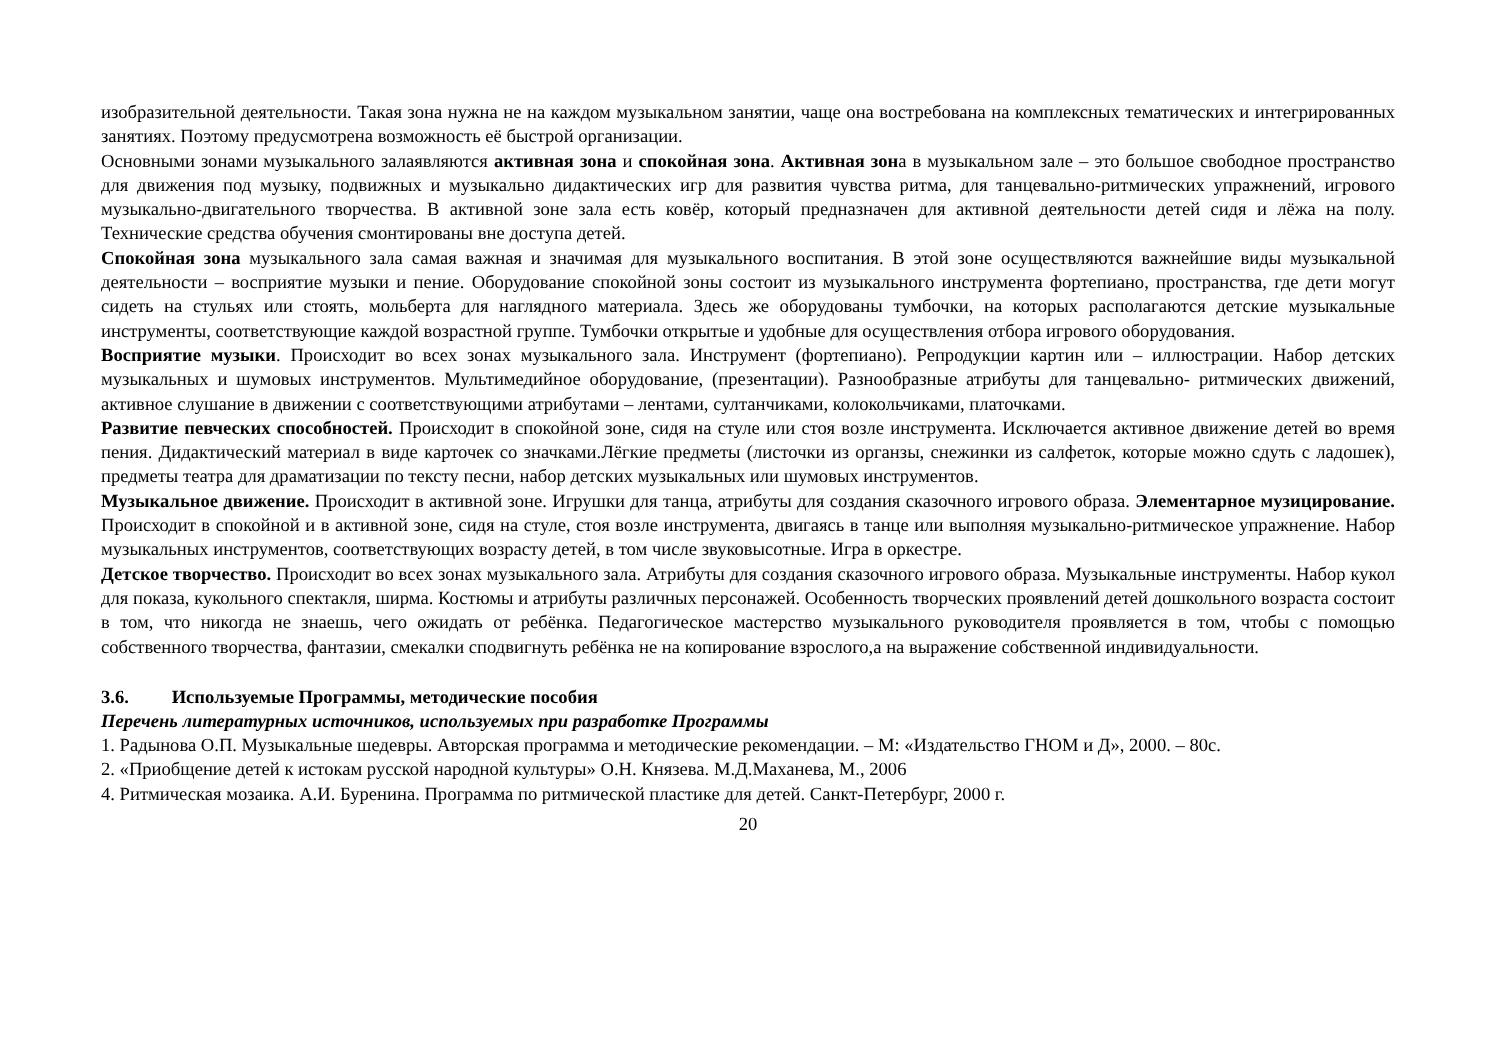изобразительной деятельности. Такая зона нужна не на каждом музыкальном занятии, чаще она востребована на комплексных тематических и интегрированных занятиях. Поэтому предусмотрена возможность её быстрой организации.
Основными зонами музыкального залаявляются активная зона и спокойная зона. Активная зона в музыкальном зале – это большое свободное пространство для движения под музыку, подвижных и музыкально дидактических игр для развития чувства ритма, для танцевально-ритмических упражнений, игрового музыкально-двигательного творчества. В активной зоне зала есть ковёр, который предназначен для активной деятельности детей сидя и лёжа на полу. Технические средства обучения смонтированы вне доступа детей.
Спокойная зона музыкального зала самая важная и значимая для музыкального воспитания. В этой зоне осуществляются важнейшие виды музыкальной деятельности – восприятие музыки и пение. Оборудование спокойной зоны состоит из музыкального инструмента фортепиано, пространства, где дети могут сидеть на стульях или стоять, мольберта для наглядного материала. Здесь же оборудованы тумбочки, на которых располагаются детские музыкальные инструменты, соответствующие каждой возрастной группе. Тумбочки открытые и удобные для осуществления отбора игрового оборудования.
Восприятие музыки. Происходит во всех зонах музыкального зала. Инструмент (фортепиано). Репродукции картин или – иллюстрации. Набор детских музыкальных и шумовых инструментов. Мультимедийное оборудование, (презентации). Разнообразные атрибуты для танцевально- ритмических движений, активное слушание в движении с соответствующими атрибутами – лентами, султанчиками, колокольчиками, платочками.
Развитие певческих способностей. Происходит в спокойной зоне, сидя на стуле или стоя возле инструмента. Исключается активное движение детей во время пения. Дидактический материал в виде карточек со значками.Лёгкие предметы (листочки из органзы, снежинки из салфеток, которые можно сдуть с ладошек), предметы театра для драматизации по тексту песни, набор детских музыкальных или шумовых инструментов.
Музыкальное движение. Происходит в активной зоне. Игрушки для танца, атрибуты для создания сказочного игрового образа. Элементарное музицирование. Происходит в спокойной и в активной зоне, сидя на стуле, стоя возле инструмента, двигаясь в танце или выполняя музыкально-ритмическое упражнение. Набор музыкальных инструментов, соответствующих возрасту детей, в том числе звуковысотные. Игра в оркестре.
Детское творчество. Происходит во всех зонах музыкального зала. Атрибуты для создания сказочного игрового образа. Музыкальные инструменты. Набор кукол для показа, кукольного спектакля, ширма. Костюмы и атрибуты различных персонажей. Особенность творческих проявлений детей дошкольного возраста состоит в том, что никогда не знаешь, чего ожидать от ребёнка. Педагогическое мастерство музыкального руководителя проявляется в том, чтобы с помощью собственного творчества, фантазии, смекалки сподвигнуть ребёнка не на копирование взрослого,а на выражение собственной индивидуальности.
3.6. Используемые Программы, методические пособия
Перечень литературных источников, используемых при разработке Программы
1. Радынова О.П. Музыкальные шедевры. Авторская программа и методические рекомендации. – М: «Издательство ГНОМ и Д», 2000. – 80с.
2. «Приобщение детей к истокам русской народной культуры» О.Н. Князева. М.Д.Маханева, М., 2006
4. Ритмическая мозаика. А.И. Буренина. Программа по ритмической пластике для детей. Санкт-Петербург, 2000 г.
20